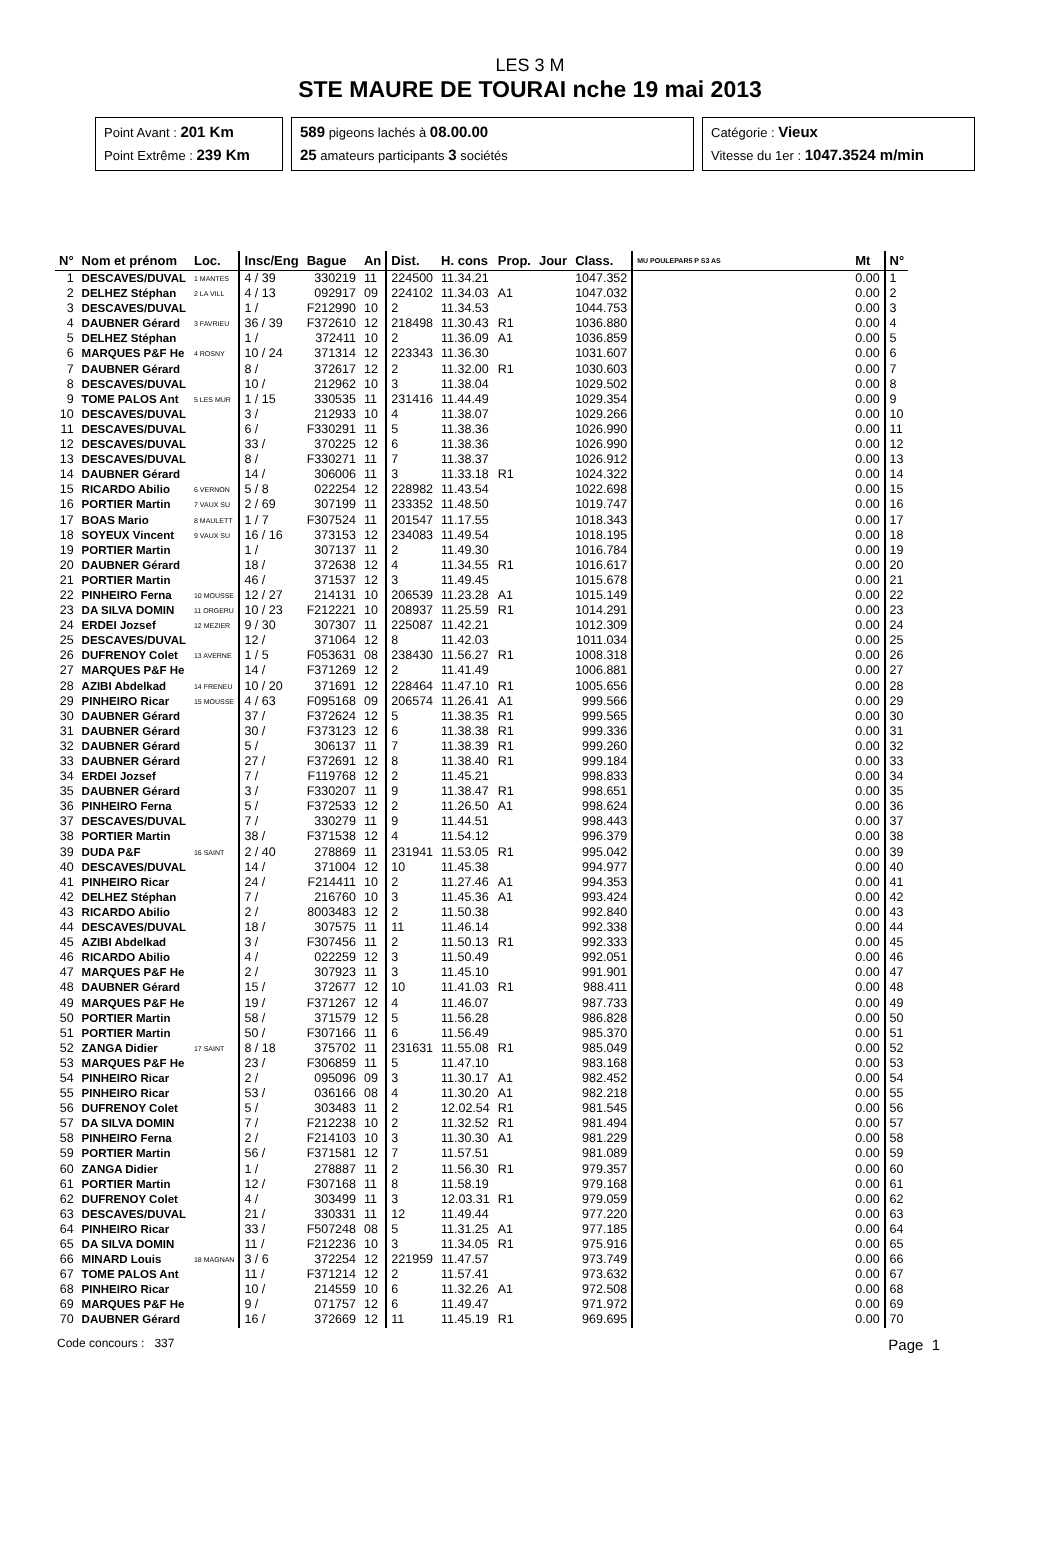LES 3 M
STE MAURE DE TOURAI nche 19 mai 2013
Point Avant : 201 Km
Point Extrême : 239 Km
589 pigeons lachés à 08.00.00
25 amateurs participants 3 sociétés
Catégorie : Vieux
Vitesse du 1er : 1047.3524 m/min
| N° | Nom et prénom | Loc. | Insc/Eng | Bague | An | Dist. | H. cons | Prop. | Jour | Class. | MU POULEPAR5 P S3 AS | Mt | N° |
| --- | --- | --- | --- | --- | --- | --- | --- | --- | --- | --- | --- | --- | --- |
| 1 | DESCAVES/DUVAL | 1 MANTES | 4 / 39 | 330219 | 11 | 224500 | 11.34.21 | | | 1047.352 | | 0.00 | 1 |
| 2 | DELHEZ Stéphan | 2 LA VILL | 4 / 13 | 092917 | 09 | 224102 | 11.34.03 | A1 | | 1047.032 | | 0.00 | 2 |
| 3 | DESCAVES/DUVAL | | 1 / | F212990 | 10 | 2 | 11.34.53 | | | 1044.753 | | 0.00 | 3 |
| 4 | DAUBNER Gérard | 3 FAVRIEU | 36 / 39 | F372610 | 12 | 218498 | 11.30.43 | R1 | | 1036.880 | | 0.00 | 4 |
| 5 | DELHEZ Stéphan | | 1 / | 372411 | 10 | 2 | 11.36.09 | A1 | | 1036.859 | | 0.00 | 5 |
| 6 | MARQUES P&F He | 4 ROSNY | 10 / 24 | 371314 | 12 | 223343 | 11.36.30 | | | 1031.607 | | 0.00 | 6 |
| 7 | DAUBNER Gérard | | 8 / | 372617 | 12 | 2 | 11.32.00 | R1 | | 1030.603 | | 0.00 | 7 |
| 8 | DESCAVES/DUVAL | | 10 / | 212962 | 10 | 3 | 11.38.04 | | | 1029.502 | | 0.00 | 8 |
| 9 | TOME PALOS Ant | 5 LES MUR | 1 / 15 | 330535 | 11 | 231416 | 11.44.49 | | | 1029.354 | | 0.00 | 9 |
| 10 | DESCAVES/DUVAL | | 3 / | 212933 | 10 | 4 | 11.38.07 | | | 1029.266 | | 0.00 | 10 |
| 11 | DESCAVES/DUVAL | | 6 / | F330291 | 11 | 5 | 11.38.36 | | | 1026.990 | | 0.00 | 11 |
| 12 | DESCAVES/DUVAL | | 33 / | 370225 | 12 | 6 | 11.38.36 | | | 1026.990 | | 0.00 | 12 |
| 13 | DESCAVES/DUVAL | | 8 / | F330271 | 11 | 7 | 11.38.37 | | | 1026.912 | | 0.00 | 13 |
| 14 | DAUBNER Gérard | | 14 / | 306006 | 11 | 3 | 11.33.18 | R1 | | 1024.322 | | 0.00 | 14 |
| 15 | RICARDO Abilio | 6 VERNON | 5 / 8 | 022254 | 12 | 228982 | 11.43.54 | | | 1022.698 | | 0.00 | 15 |
| 16 | PORTIER Martin | 7 VAUX SU | 2 / 69 | 307199 | 11 | 233352 | 11.48.50 | | | 1019.747 | | 0.00 | 16 |
| 17 | BOAS Mario | 8 MAULETT | 1 / 7 | F307524 | 11 | 201547 | 11.17.55 | | | 1018.343 | | 0.00 | 17 |
| 18 | SOYEUX Vincent | 9 VAUX SU | 16 / 16 | 373153 | 12 | 234083 | 11.49.54 | | | 1018.195 | | 0.00 | 18 |
| 19 | PORTIER Martin | | 1 / | 307137 | 11 | 2 | 11.49.30 | | | 1016.784 | | 0.00 | 19 |
| 20 | DAUBNER Gérard | | 18 / | 372638 | 12 | 4 | 11.34.55 | R1 | | 1016.617 | | 0.00 | 20 |
| 21 | PORTIER Martin | | 46 / | 371537 | 12 | 3 | 11.49.45 | | | 1015.678 | | 0.00 | 21 |
| 22 | PINHEIRO Ferna | 10 MOUSSE | 12 / 27 | 214131 | 10 | 206539 | 11.23.28 | A1 | | 1015.149 | | 0.00 | 22 |
| 23 | DA SILVA DOMIN | 11 ORGERU | 10 / 23 | F212221 | 10 | 208937 | 11.25.59 | R1 | | 1014.291 | | 0.00 | 23 |
| 24 | ERDEI Jozsef | 12 MEZIER | 9 / 30 | 307307 | 11 | 225087 | 11.42.21 | | | 1012.309 | | 0.00 | 24 |
| 25 | DESCAVES/DUVAL | | 12 / | 371064 | 12 | 8 | 11.42.03 | | | 1011.034 | | 0.00 | 25 |
| 26 | DUFRENOY Colet | 13 AVERNE | 1 / 5 | F053631 | 08 | 238430 | 11.56.27 | R1 | | 1008.318 | | 0.00 | 26 |
| 27 | MARQUES P&F He | | 14 / | F371269 | 12 | 2 | 11.41.49 | | | 1006.881 | | 0.00 | 27 |
| 28 | AZIBI Abdelkad | 14 FRENEU | 10 / 20 | 371691 | 12 | 228464 | 11.47.10 | R1 | | 1005.656 | | 0.00 | 28 |
| 29 | PINHEIRO Ricar | 15 MOUSSE | 4 / 63 | F095168 | 09 | 206574 | 11.26.41 | A1 | | 999.566 | | 0.00 | 29 |
| 30 | DAUBNER Gérard | | 37 / | F372624 | 12 | 5 | 11.38.35 | R1 | | 999.565 | | 0.00 | 30 |
| 31 | DAUBNER Gérard | | 30 / | F373123 | 12 | 6 | 11.38.38 | R1 | | 999.336 | | 0.00 | 31 |
| 32 | DAUBNER Gérard | | 5 / | 306137 | 11 | 7 | 11.38.39 | R1 | | 999.260 | | 0.00 | 32 |
| 33 | DAUBNER Gérard | | 27 / | F372691 | 12 | 8 | 11.38.40 | R1 | | 999.184 | | 0.00 | 33 |
| 34 | ERDEI Jozsef | | 7 / | F119768 | 12 | 2 | 11.45.21 | | | 998.833 | | 0.00 | 34 |
| 35 | DAUBNER Gérard | | 3 / | F330207 | 11 | 9 | 11.38.47 | R1 | | 998.651 | | 0.00 | 35 |
| 36 | PINHEIRO Ferna | | 5 / | F372533 | 12 | 2 | 11.26.50 | A1 | | 998.624 | | 0.00 | 36 |
| 37 | DESCAVES/DUVAL | | 7 / | 330279 | 11 | 9 | 11.44.51 | | | 998.443 | | 0.00 | 37 |
| 38 | PORTIER Martin | | 38 / | F371538 | 12 | 4 | 11.54.12 | | | 996.379 | | 0.00 | 38 |
| 39 | DUDA P&F | 16 SAINT | 2 / 40 | 278869 | 11 | 231941 | 11.53.05 | R1 | | 995.042 | | 0.00 | 39 |
| 40 | DESCAVES/DUVAL | | 14 / | 371004 | 12 | 10 | 11.45.38 | | | 994.977 | | 0.00 | 40 |
| 41 | PINHEIRO Ricar | | 24 / | F214411 | 10 | 2 | 11.27.46 | A1 | | 994.353 | | 0.00 | 41 |
| 42 | DELHEZ Stéphan | | 7 / | 216760 | 10 | 3 | 11.45.36 | A1 | | 993.424 | | 0.00 | 42 |
| 43 | RICARDO Abilio | | 2 / | 8003483 | 12 | 2 | 11.50.38 | | | 992.840 | | 0.00 | 43 |
| 44 | DESCAVES/DUVAL | | 18 / | 307575 | 11 | 11 | 11.46.14 | | | 992.338 | | 0.00 | 44 |
| 45 | AZIBI Abdelkad | | 3 / | F307456 | 11 | 2 | 11.50.13 | R1 | | 992.333 | | 0.00 | 45 |
| 46 | RICARDO Abilio | | 4 / | 022259 | 12 | 3 | 11.50.49 | | | 992.051 | | 0.00 | 46 |
| 47 | MARQUES P&F He | | 2 / | 307923 | 11 | 3 | 11.45.10 | | | 991.901 | | 0.00 | 47 |
| 48 | DAUBNER Gérard | | 15 / | 372677 | 12 | 10 | 11.41.03 | R1 | | 988.411 | | 0.00 | 48 |
| 49 | MARQUES P&F He | | 19 / | F371267 | 12 | 4 | 11.46.07 | | | 987.733 | | 0.00 | 49 |
| 50 | PORTIER Martin | | 58 / | 371579 | 12 | 5 | 11.56.28 | | | 986.828 | | 0.00 | 50 |
| 51 | PORTIER Martin | | 50 / | F307166 | 11 | 6 | 11.56.49 | | | 985.370 | | 0.00 | 51 |
| 52 | ZANGA Didier | 17 SAINT | 8 / 18 | 375702 | 11 | 231631 | 11.55.08 | R1 | | 985.049 | | 0.00 | 52 |
| 53 | MARQUES P&F He | | 23 / | F306859 | 11 | 5 | 11.47.10 | | | 983.168 | | 0.00 | 53 |
| 54 | PINHEIRO Ricar | | 2 / | 095096 | 09 | 3 | 11.30.17 | A1 | | 982.452 | | 0.00 | 54 |
| 55 | PINHEIRO Ricar | | 53 / | 036166 | 08 | 4 | 11.30.20 | A1 | | 982.218 | | 0.00 | 55 |
| 56 | DUFRENOY Colet | | 5 / | 303483 | 11 | 2 | 12.02.54 | R1 | | 981.545 | | 0.00 | 56 |
| 57 | DA SILVA DOMIN | | 7 / | F212238 | 10 | 2 | 11.32.52 | R1 | | 981.494 | | 0.00 | 57 |
| 58 | PINHEIRO Ferna | | 2 / | F214103 | 10 | 3 | 11.30.30 | A1 | | 981.229 | | 0.00 | 58 |
| 59 | PORTIER Martin | | 56 / | F371581 | 12 | 7 | 11.57.51 | | | 981.089 | | 0.00 | 59 |
| 60 | ZANGA Didier | | 1 / | 278887 | 11 | 2 | 11.56.30 | R1 | | 979.357 | | 0.00 | 60 |
| 61 | PORTIER Martin | | 12 / | F307168 | 11 | 8 | 11.58.19 | | | 979.168 | | 0.00 | 61 |
| 62 | DUFRENOY Colet | | 4 / | 303499 | 11 | 3 | 12.03.31 | R1 | | 979.059 | | 0.00 | 62 |
| 63 | DESCAVES/DUVAL | | 21 / | 330331 | 11 | 12 | 11.49.44 | | | 977.220 | | 0.00 | 63 |
| 64 | PINHEIRO Ricar | | 33 / | F507248 | 08 | 5 | 11.31.25 | A1 | | 977.185 | | 0.00 | 64 |
| 65 | DA SILVA DOMIN | | 11 / | F212236 | 10 | 3 | 11.34.05 | R1 | | 975.916 | | 0.00 | 65 |
| 66 | MINARD Louis | 18 MAGNAN | 3 / 6 | 372254 | 12 | 221959 | 11.47.57 | | | 973.749 | | 0.00 | 66 |
| 67 | TOME PALOS Ant | | 11 / | F371214 | 12 | 2 | 11.57.41 | | | 973.632 | | 0.00 | 67 |
| 68 | PINHEIRO Ricar | | 10 / | 214559 | 10 | 6 | 11.32.26 | A1 | | 972.508 | | 0.00 | 68 |
| 69 | MARQUES P&F He | | 9 / | 071757 | 12 | 6 | 11.49.47 | | | 971.972 | | 0.00 | 69 |
| 70 | DAUBNER Gérard | | 16 / | 372669 | 12 | 11 | 11.45.19 | R1 | | 969.695 | | 0.00 | 70 |
Code concours : 337 Page 1